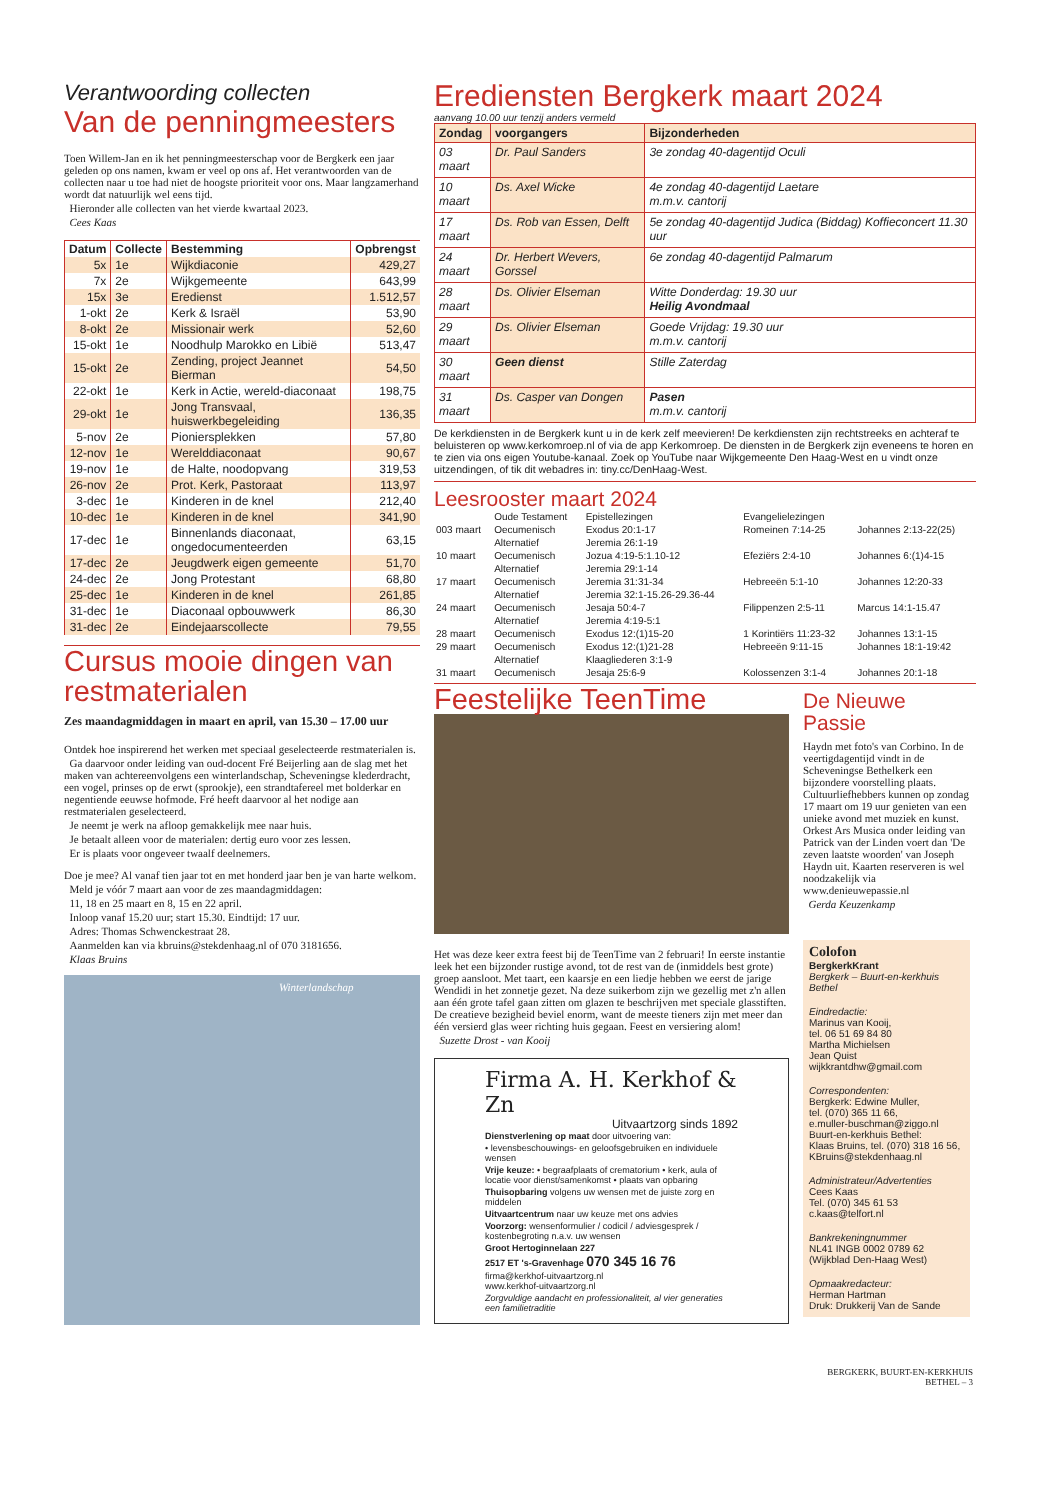Verantwoording collecten
Van de penningmeesters
Toen Willem-Jan en ik het penningmeesterschap voor de Bergkerk een jaar geleden op ons namen, kwam er veel op ons af. Het verantwoorden van de collecten naar u toe had niet de hoogste prioriteit voor ons. Maar langzamerhand wordt dat natuurlijk wel eens tijd.
Hieronder alle collecten van het vierde kwartaal 2023.
Cees Kaas
| Datum | Collecte | Bestemming | Opbrengst |
| --- | --- | --- | --- |
| 5x | 1e | Wijkdiaconie | 429,27 |
| 7x | 2e | Wijkgemeente | 643,99 |
| 15x | 3e | Eredienst | 1.512,57 |
| 1-okt | 2e | Kerk & Israël | 53,90 |
| 8-okt | 2e | Missionair werk | 52,60 |
| 15-okt | 1e | Noodhulp Marokko en Libië | 513,47 |
| 15-okt | 2e | Zending, project Jeannet Bierman | 54,50 |
| 22-okt | 1e | Kerk in Actie, wereld-diaconaat | 198,75 |
| 29-okt | 1e | Jong Transvaal, huiswerkbegeleiding | 136,35 |
| 5-nov | 2e | Pioniersplekken | 57,80 |
| 12-nov | 1e | Werelddiaconaat | 90,67 |
| 19-nov | 1e | de Halte, noodopvang | 319,53 |
| 26-nov | 2e | Prot. Kerk, Pastoraat | 113,97 |
| 3-dec | 1e | Kinderen in de knel | 212,40 |
| 10-dec | 1e | Kinderen in de knel | 341,90 |
| 17-dec | 1e | Binnenlands diaconaat, ongedocumenteerden | 63,15 |
| 17-dec | 2e | Jeugdwerk eigen gemeente | 51,70 |
| 24-dec | 2e | Jong Protestant | 68,80 |
| 25-dec | 1e | Kinderen in de knel | 261,85 |
| 31-dec | 1e | Diaconaal opbouwwerk | 86,30 |
| 31-dec | 2e | Eindejaarscollecte | 79,55 |
Cursus mooie dingen van restmaterialen
Zes maandagmiddagen in maart en april, van 15.30 – 17.00 uur
Ontdek hoe inspirerend het werken met speciaal geselecteerde restmaterialen is.
Ga daarvoor onder leiding van oud-docent Fré Beijerling aan de slag met het maken van achtereenvolgens een winterlandschap, Scheveningse klederdracht, een vogel, prinses op de erwt (sprookje), een strandtafereel met bolderkar en negentiende eeuwse hofmode. Fré heeft daarvoor al het nodige aan restmaterialen geselecteerd.
Je neemt je werk na afloop gemakkelijk mee naar huis.
Je betaalt alleen voor de materialen: dertig euro voor zes lessen.
Er is plaats voor ongeveer twaalf deelnemers.
Doe je mee? Al vanaf tien jaar tot en met honderd jaar ben je van harte welkom.
Meld je vóór 7 maart aan voor de zes maandagmiddagen:
11, 18 en 25 maart en 8, 15 en 22 april.
Inloop vanaf 15.20 uur; start 15.30. Eindtijd: 17 uur.
Adres: Thomas Schwenckestraat 28.
Aanmelden kan via kbruins@stekdenhaag.nl of 070 3181656.
Klaas Bruins
Winterlandschap
Erediensten Bergkerk maart 2024
aanvang 10.00 uur tenzij anders vermeld
| Zondag | voorgangers | Bijzonderheden |
| --- | --- | --- |
| 03 maart | Dr. Paul Sanders | 3e zondag 40-dagentijd Oculi |
| 10 maart | Ds. Axel Wicke | 4e zondag 40-dagentijd Laetare m.m.v. cantorij |
| 17 maart | Ds. Rob van Essen, Delft | 5e zondag 40-dagentijd Judica (Biddag) Koffieconcert 11.30 uur |
| 24 maart | Dr. Herbert Wevers, Gorssel | 6e zondag 40-dagentijd Palmarum |
| 28 maart | Ds. Olivier Elseman | Witte Donderdag: 19.30 uur Heilig Avondmaal |
| 29 maart | Ds. Olivier Elseman | Goede Vrijdag: 19.30 uur m.m.v. cantorij |
| 30 maart | Geen dienst | Stille Zaterdag |
| 31 maart | Ds. Casper van Dongen | Pasen m.m.v. cantorij |
De kerkdiensten in de Bergkerk kunt u in de kerk zelf meevieren! De kerkdiensten zijn rechtstreeks en achteraf te beluisteren op www.kerkomroep.nl of via de app Kerkomroep. De diensten in de Bergkerk zijn eveneens te horen en te zien via ons eigen Youtube-kanaal. Zoek op YouTube naar Wijkgemeente Den Haag-West en u vindt onze uitzendingen, of tik dit webadres in: tiny.cc/DenHaag-West.
Leesrooster maart 2024
| | Oude Testament | Epistellezingen | Evangelielezingen | |
| --- | --- | --- | --- | --- |
| 003 maart | Oecumenisch | Exodus 20:1-17 | Romeinen 7:14-25 | Johannes 2:13-22(25) |
| | Alternatief | Jeremia 26:1-19 | | |
| 10 maart | Oecumenisch | Jozua 4:19-5:1.10-12 | Efeziërs 2:4-10 | Johannes 6:(1)4-15 |
| | Alternatief | Jeremia 29:1-14 | | |
| 17 maart | Oecumenisch | Jeremia 31:31-34 | Hebreeën 5:1-10 | Johannes 12:20-33 |
| | Alternatief | Jeremia 32:1-15.26-29.36-44 | | |
| 24 maart | Oecumenisch | Jesaja 50:4-7 | Filippenzen 2:5-11 | Marcus 14:1-15.47 |
| | Alternatief | Jeremia 4:19-5:1 | | |
| 28 maart | Oecumenisch | Exodus 12:(1)15-20 | 1 Korintiërs 11:23-32 | Johannes 13:1-15 |
| 29 maart | Oecumenisch | Exodus 12:(1)21-28 | Hebreeën 9:11-15 | Johannes 18:1-19:42 |
| | Alternatief | Klaagliederen 3:1-9 | | |
| 31 maart | Oecumenisch | Jesaja 25:6-9 | Kolossenzen 3:1-4 | Johannes 20:1-18 |
Feestelijke TeenTime
Het was deze keer extra feest bij de TeenTime van 2 februari! In eerste instantie leek het een bijzonder rustige avond, tot de rest van de (inmiddels best grote) groep aansloot. Met taart, een kaarsje en een liedje hebben we eerst de jarige Wendidi in het zonnetje gezet. Na deze suikerbom zijn we gezellig met z'n allen aan één grote tafel gaan zitten om glazen te beschrijven met speciale glasstiften. De creatieve bezigheid beviel enorm, want de meeste tieners zijn met meer dan één versierd glas weer richting huis gegaan. Feest en versiering alom!
Suzette Drost - van Kooij
Firma A. H. Kerkhof & Zn
Uitvaartzorg sinds 1892
Dienstverlening op maat door uitvoering van:
• levensbeschouwings- en geloofsgebruiken en individuele wensen
Vrije keuze: • begraafplaats of crematorium • kerk, aula of locatie voor dienst/samenkomst • plaats van opbaring
Thuisopbaring volgens uw wensen met de juiste zorg en middelen
Uitvaartcentrum naar uw keuze met ons advies
Voorzorg: wensenformulier / codicil / adviesgesprek / kostenbegroting n.a.v. uw wensen
Groot Hertoginnelaan 227
2517 ET 's-Gravenhage 070 345 16 76
firma@kerkhof-uitvaartzorg.nl
www.kerkhof-uitvaartzorg.nl
Zorgvuldige aandacht en professionaliteit, al vier generaties een familietraditie
De Nieuwe Passie
Haydn met foto's van Corbino. In de veertigdagentijd vindt in de Scheveningse Bethelkerk een bijzondere voorstelling plaats. Cultuurliefhebbers kunnen op zondag 17 maart om 19 uur genieten van een unieke avond met muziek en kunst. Orkest Ars Musica onder leiding van Patrick van der Linden voert dan 'De zeven laatste woorden' van Joseph Haydn uit. Kaarten reserveren is wel noodzakelijk via www.denieuwepassie.nl
Gerda Keuzenkamp
Colofon
BergkerkKrant
Bergkerk – Buurt-en-kerkhuis Bethel
Eindredactie:
Marinus van Kooij,
tel. 06 51 69 84 80
Martha Michielsen
Jean Quist
wijkkrantdhw@gmail.com
Correspondenten:
Bergkerk: Edwine Muller,
tel. (070) 365 11 66,
e.muller-buschman@ziggo.nl
Buurt-en-kerkhuis Bethel:
Klaas Bruins, tel. (070) 318 16 56,
KBruins@stekdenhaag.nl
Administrateur/Advertenties
Cees Kaas
Tel. (070) 345 61 53
c.kaas@telfort.nl
Bankrekeningnummer
NL41 INGB 0002 0789 62
(Wijkblad Den-Haag West)
Opmaakredacteur:
Herman Hartman
Druk: Drukkerij Van de Sande
BERGKERK, BUURT-EN-KERKHUIS BETHEL – 3